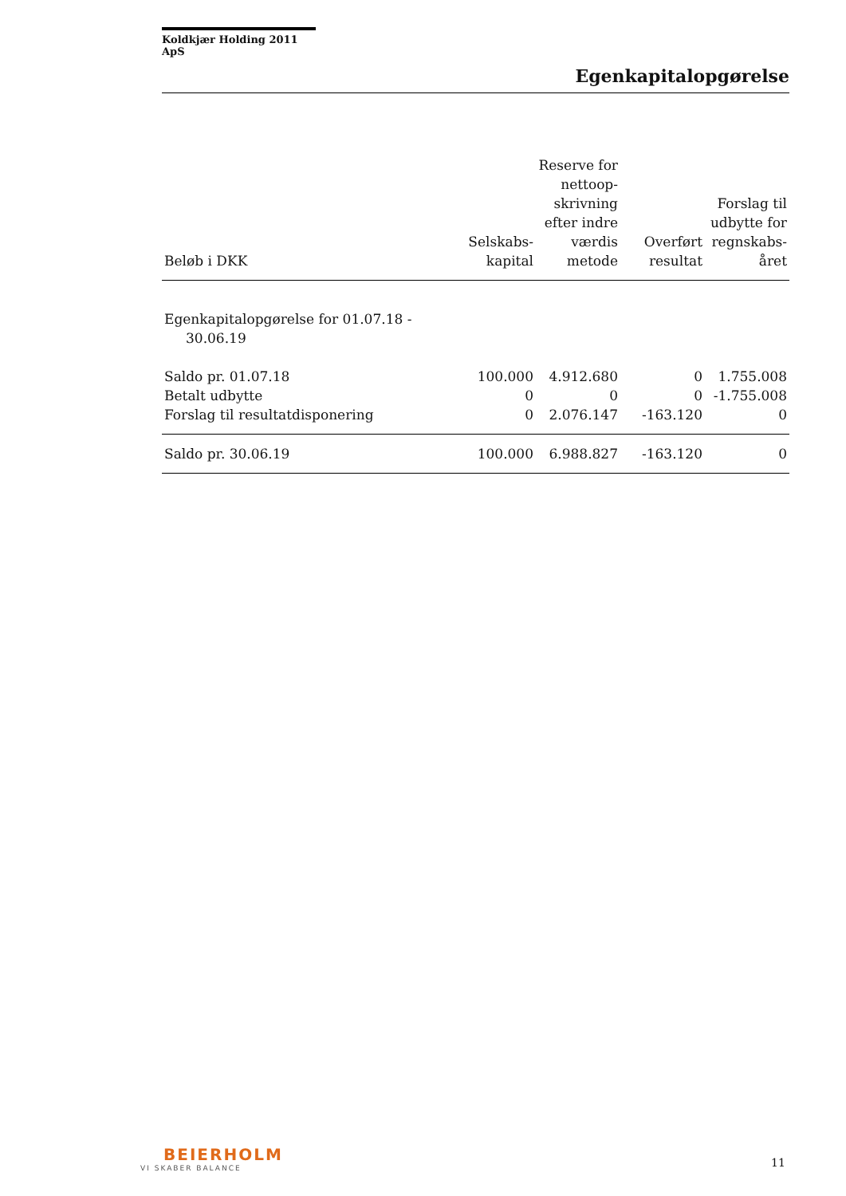Koldkjær Holding 2011 ApS
Egenkapitalopgørelse
| Beløb i DKK | Selskabs- kapital | Reserve for nettoop- skrivning efter indre værdis metode | Overført resultat | Forslag til udbytte for regnskabs- året |
| --- | --- | --- | --- | --- |
| Egenkapitalopgørelse for 01.07.18 - 30.06.19 | | | | |
| Saldo pr. 01.07.18 | 100.000 | 4.912.680 | 0 | 1.755.008 |
| Betalt udbytte | 0 | 0 | 0 | -1.755.008 |
| Forslag til resultatdisponering | 0 | 2.076.147 | -163.120 | 0 |
| Saldo pr. 30.06.19 | 100.000 | 6.988.827 | -163.120 | 0 |
BEIERHOLM
VI SKABER BALANCE
11